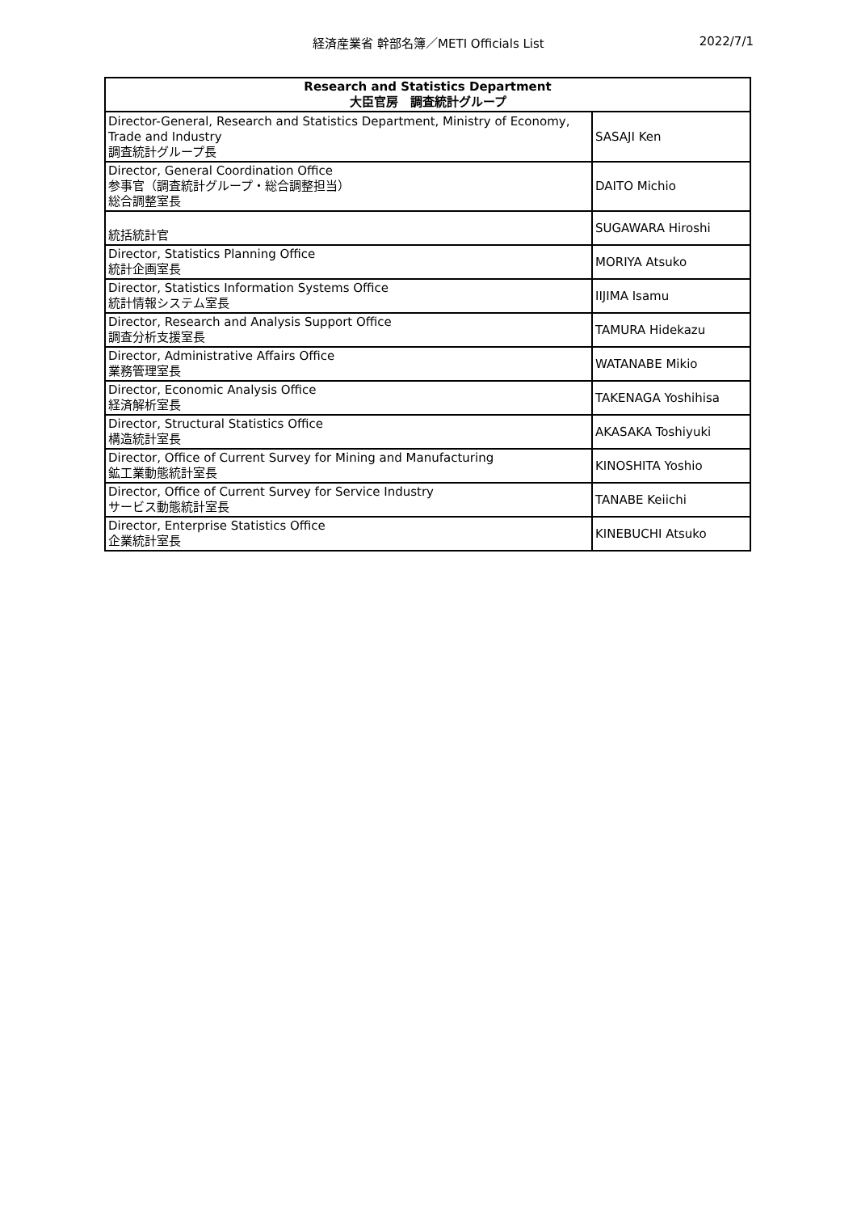経済産業省 幹部名簿／METI Officials List
2022/7/1
| Research and Statistics Department 大臣官房 調査統計グループ | |
| --- | --- |
| Director-General, Research and Statistics Department, Ministry of Economy, Trade and Industry 調査統計グループ長 | SASAJI Ken |
| Director, General Coordination Office 参事官（調査統計グループ・総合調整担当） 総合調整室長 | DAITO Michio |
| 統括統計官 | SUGAWARA Hiroshi |
| Director, Statistics Planning Office 統計企画室長 | MORIYA Atsuko |
| Director, Statistics Information Systems Office 統計情報システム室長 | IIJIMA Isamu |
| Director, Research and Analysis Support Office 調査分析支援室長 | TAMURA Hidekazu |
| Director, Administrative Affairs Office 業務管理室長 | WATANABE Mikio |
| Director, Economic Analysis Office 経済解析室長 | TAKENAGA Yoshihisa |
| Director, Structural Statistics Office 構造統計室長 | AKASAKA Toshiyuki |
| Director, Office of Current Survey for Mining and Manufacturing 鉱工業動態統計室長 | KINOSHITA Yoshio |
| Director, Office of Current Survey for Service Industry サービス動態統計室長 | TANABE Keiichi |
| Director, Enterprise Statistics Office 企業統計室長 | KINEBUCHI Atsuko |